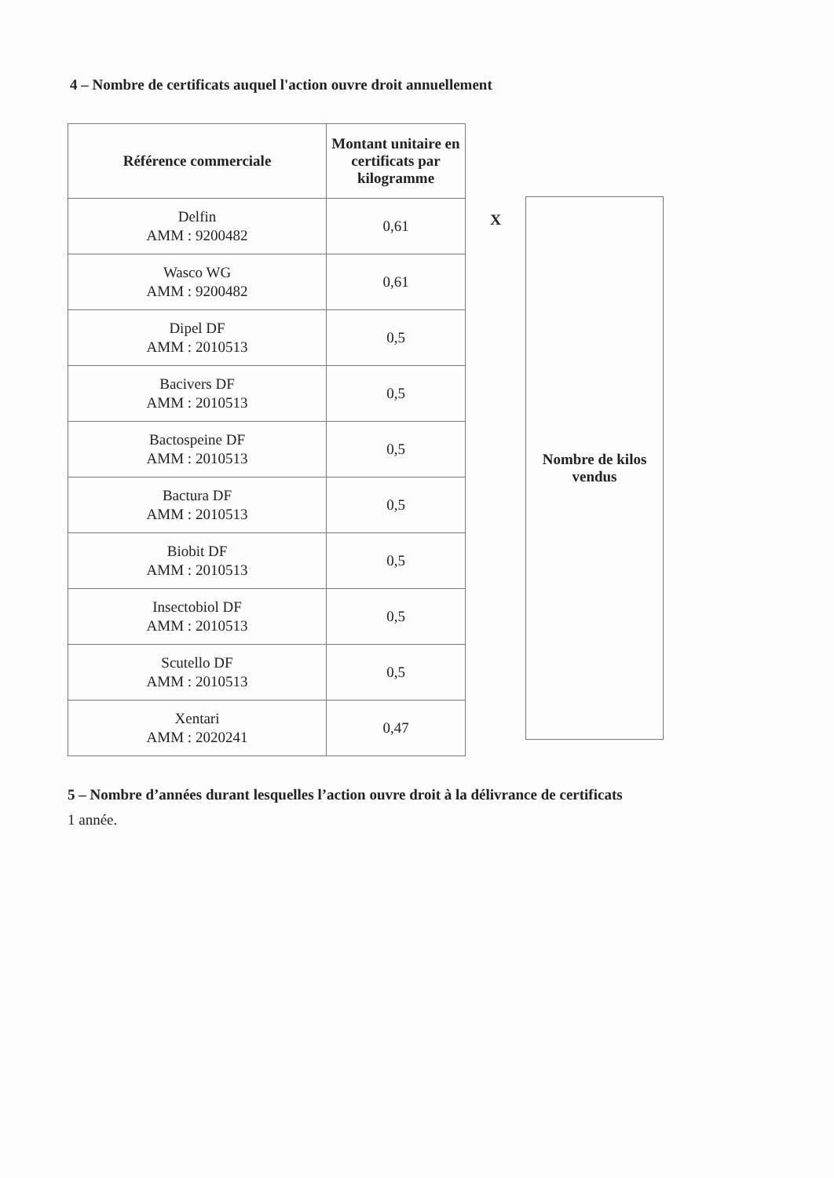4 – Nombre de certificats auquel l'action ouvre droit annuellement
| Référence commerciale | Montant unitaire en certificats par kilogramme |
| --- | --- |
| Delfin AMM : 9200482 | 0,61 |
| Wasco WG AMM : 9200482 | 0,61 |
| Dipel DF AMM : 2010513 | 0,5 |
| Bacivers DF AMM : 2010513 | 0,5 |
| Bactospeine DF AMM : 2010513 | 0,5 |
| Bactura DF AMM : 2010513 | 0,5 |
| Biobit DF AMM : 2010513 | 0,5 |
| Insectobiol DF AMM : 2010513 | 0,5 |
| Scutello DF AMM : 2010513 | 0,5 |
| Xentari AMM : 2020241 | 0,47 |
X
Nombre de kilos
vendus
5 – Nombre d’années durant lesquelles l’action ouvre droit à la délivrance de certificats
1 année.